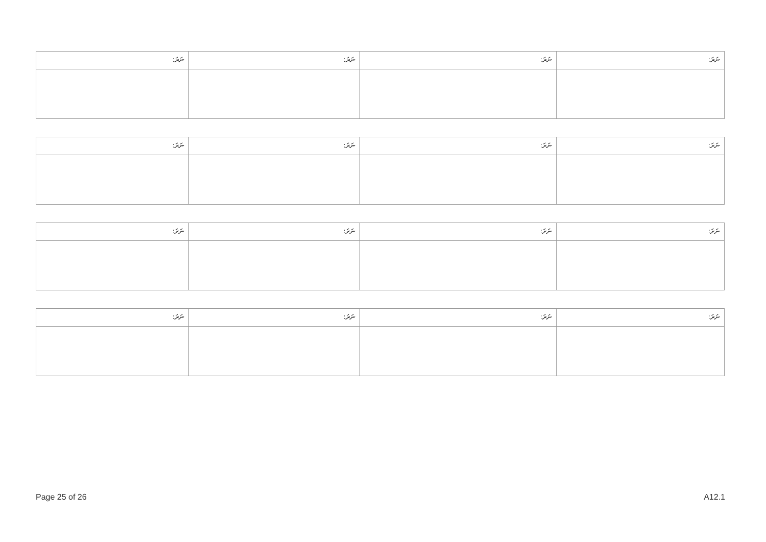| ނަރަ: | ނަރަ: | ނަރަ: | ނަރަ: |
| ނަރަ: | ނަރަ: | ނަރަ: | ނަރަ: |
| ނަރަ: | ނަރަ: | ނަރަ: | ނަރަ: |
| ނަރަ: | ނަރަ: | ނަރަ: | ނަރަ: |
Page 25 of 26 A12.1